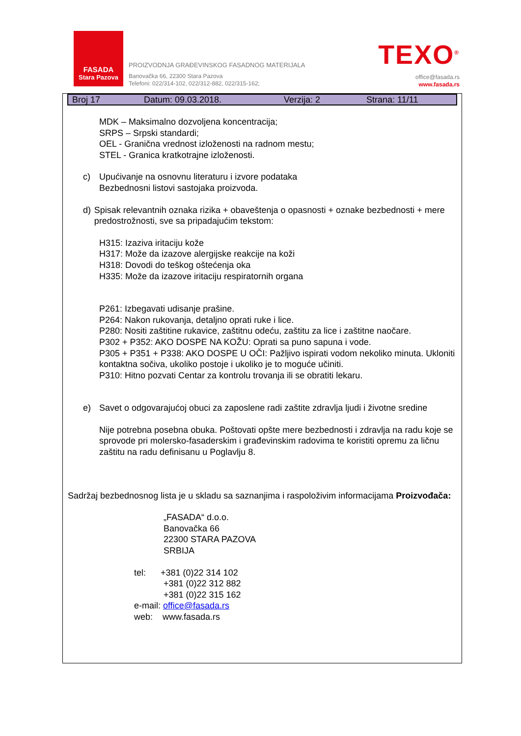FASADA
Stara Pazova
PROIZVODNJA GRAĐEVINSKOG FASADNOG MATERIJALA
Banovačka 66, 22300 Stara Pazova
Telefoni: 022/314-102, 022/312-882, 022/315-162;
TEXO<sup>®</sup>
office@fasada.rs
www.fasada.rs
Broj 17 Datum: 09.03.2018. Verzija: 2 Strana: 11/11
MDK – Maksimalno dozvoljena koncentracija;
SRPS – Srpski standardi;
OEL - Granična vrednost izloženosti na radnom mestu;
STEL - Granica kratkotrajne izloženosti.
c) Upućivanje na osnovnu literaturu i izvore podataka
Bezbednosni listovi sastojaka proizvoda.
d) Spisak relevantnih oznaka rizika + obaveštenja o opasnosti + oznake bezbednosti + mere predostrožnosti, sve sa pripadajućim tekstom:
H315: Izaziva iritaciju kože
H317: Može da izazove alergijske reakcije na koži
H318: Dovodi do teškog oštećenja oka
H335: Može da izazove iritaciju respiratornih organa
P261: Izbegavati udisanje prašine.
P264: Nakon rukovanja, detaljno oprati ruke i lice.
P280: Nositi zaštitine rukavice, zaštitnu odeću, zaštitu za lice i zaštitne naočare.
P302 + P352: AKO DOSPE NA KOŽU: Oprati sa puno sapuna i vode.
P305 + P351 + P338: AKO DOSPE U OČI: Pažljivo ispirati vodom nekoliko minuta. Ukloniti kontaktna sočiva, ukoliko postoje i ukoliko je to moguće učiniti.
P310: Hitno pozvati Centar za kontrolu trovanja ili se obratiti lekaru.
e) Savet o odgovarajućoj obuci za zaposlene radi zaštite zdravlja ljudi i životne sredine
Nije potrebna posebna obuka. Poštovati opšte mere bezbednosti i zdravlja na radu koje se sprovode pri molersko-fasaderskim i građevinskim radovima te koristiti opremu za ličnu zaštitu na radu definisanu u Poglavlju 8.
Sadržaj bezbednosnog lista je u skladu sa saznanjima i raspoloživim informacijama Proizvođača:
„FASADA“ d.o.o.
Banovačka 66
22300 STARA PAZOVA
SRBIJA
tel: +381 (0)22 314 102
+381 (0)22 312 882
+381 (0)22 315 162
e-mail: office@fasada.rs
web: www.fasada.rs